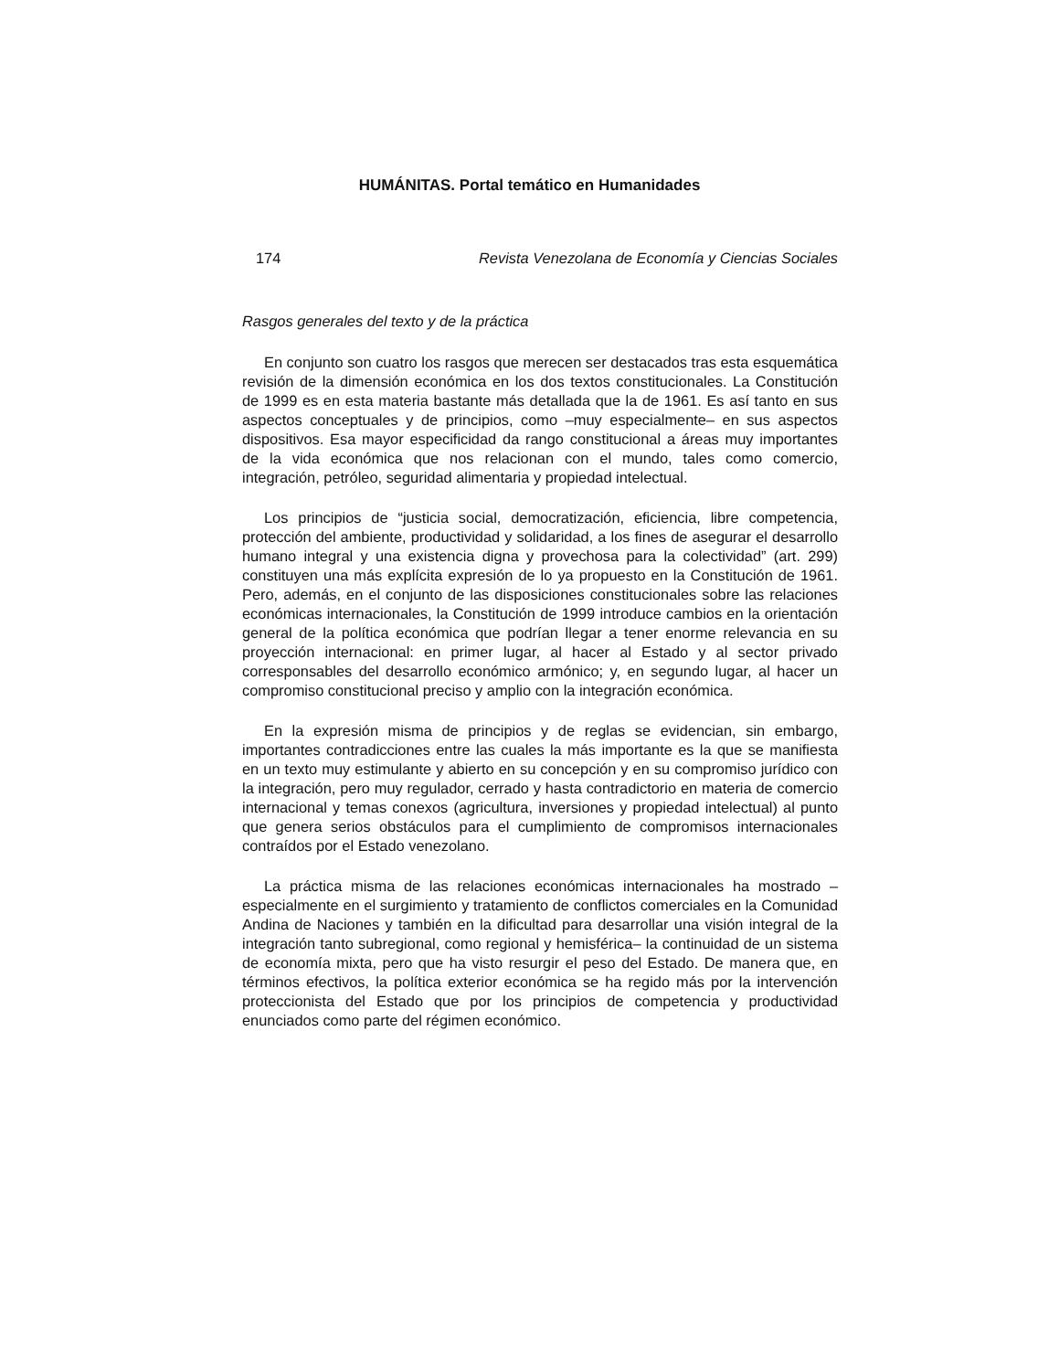HUMÁNITAS. Portal temático en Humanidades
174 Revista Venezolana de Economía y Ciencias Sociales
Rasgos generales del texto y de la práctica
En conjunto son cuatro los rasgos que merecen ser destacados tras esta esquemática revisión de la dimensión económica en los dos textos constitucionales. La Constitución de 1999 es en esta materia bastante más detallada que la de 1961. Es así tanto en sus aspectos conceptuales y de principios, como –muy especialmente– en sus aspectos dispositivos. Esa mayor especificidad da rango constitucional a áreas muy importantes de la vida económica que nos relacionan con el mundo, tales como comercio, integración, petróleo, seguridad alimentaria y propiedad intelectual.
Los principios de “justicia social, democratización, eficiencia, libre competencia, protección del ambiente, productividad y solidaridad, a los fines de asegurar el desarrollo humano integral y una existencia digna y provechosa para la colectividad” (art. 299) constituyen una más explícita expresión de lo ya propuesto en la Constitución de 1961. Pero, además, en el conjunto de las disposiciones constitucionales sobre las relaciones económicas internacionales, la Constitución de 1999 introduce cambios en la orientación general de la política económica que podrían llegar a tener enorme relevancia en su proyección internacional: en primer lugar, al hacer al Estado y al sector privado corresponsables del desarrollo económico armónico; y, en segundo lugar, al hacer un compromiso constitucional preciso y amplio con la integración económica.
En la expresión misma de principios y de reglas se evidencian, sin embargo, importantes contradicciones entre las cuales la más importante es la que se manifiesta en un texto muy estimulante y abierto en su concepción y en su compromiso jurídico con la integración, pero muy regulador, cerrado y hasta contradictorio en materia de comercio internacional y temas conexos (agricultura, inversiones y propiedad intelectual) al punto que genera serios obstáculos para el cumplimiento de compromisos internacionales contraídos por el Estado venezolano.
La práctica misma de las relaciones económicas internacionales ha mostrado –especialmente en el surgimiento y tratamiento de conflictos comerciales en la Comunidad Andina de Naciones y también en la dificultad para desarrollar una visión integral de la integración tanto subregional, como regional y hemisférica– la continuidad de un sistema de economía mixta, pero que ha visto resurgir el peso del Estado. De manera que, en términos efectivos, la política exterior económica se ha regido más por la intervención proteccionista del Estado que por los principios de competencia y productividad enunciados como parte del régimen económico.